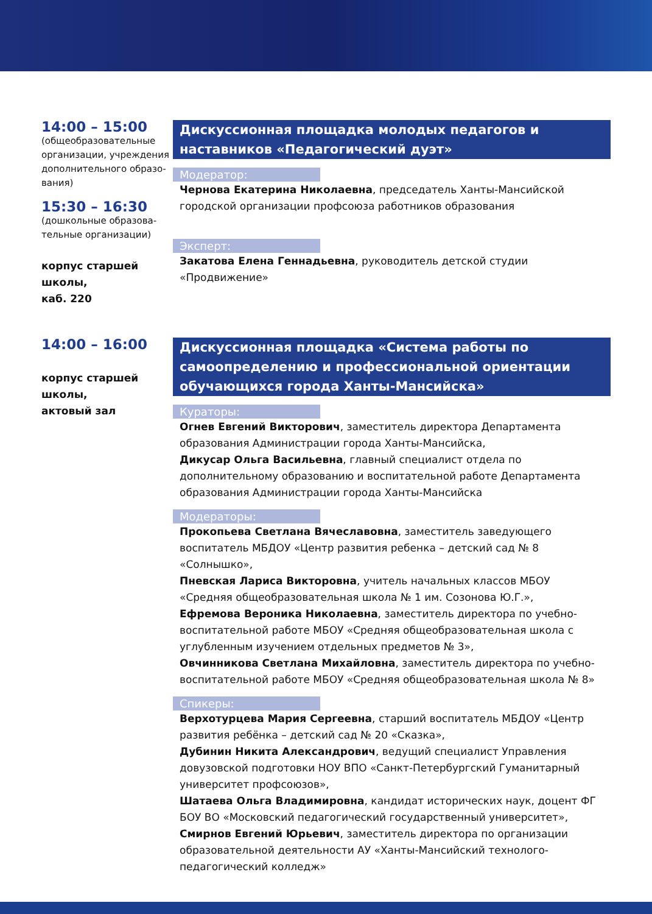14:00 – 15:00
(общеобразовательные организации, учреждения дополнительного образо-вания)
15:30 – 16:30
(дошкольные образова-тельные организации)
корпус старшей школы,
каб. 220
Дискуссионная площадка молодых педагогов и наставников «Педагогический дуэт»
Модератор:
Чернова Екатерина Николаевна, председатель Ханты-Мансийской городской организации профсоюза работников образования
Эксперт:
Закатова Елена Геннадьевна, руководитель детской студии «Продвижение»
14:00 – 16:00
корпус старшей школы,
актовый зал
Дискуссионная площадка «Система работы по самоопределению и профессиональной ориентации обучающихся города Ханты-Мансийска»
Кураторы:
Огнев Евгений Викторович, заместитель директора Департамента образования Администрации города Ханты-Мансийска,
Дикусар Ольга Васильевна, главный специалист отдела по дополнительному образованию и воспитательной работе Департамента образования Администрации города Ханты-Мансийска
Модераторы:
Прокопьева Светлана Вячеславовна, заместитель заведующего воспитатель МБДОУ «Центр развития ребенка – детский сад № 8 «Солнышко»,
Пневская Лариса Викторовна, учитель начальных классов МБОУ «Средняя общеобразовательная школа № 1 им. Созонова Ю.Г.»,
Ефремова Вероника Николаевна, заместитель директора по учебно-воспитательной работе МБОУ «Средняя общеобразовательная школа с углубленным изучением отдельных предметов № 3»,
Овчинникова Светлана Михайловна, заместитель директора по учебно-воспитательной работе МБОУ «Средняя общеобразовательная школа № 8»
Спикеры:
Верхотурцева Мария Сергеевна, старший воспитатель МБДОУ «Центр развития ребёнка – детский сад № 20 «Сказка»,
Дубинин Никита Александрович, ведущий специалист Управления довузовской подготовки НОУ ВПО «Санкт-Петербургский Гуманитарный университет профсоюзов»,
Шатаева Ольга Владимировна, кандидат исторических наук, доцент ФГ БОУ ВО «Московский педагогический государственный университет»,
Смирнов Евгений Юрьевич, заместитель директора по организации образовательной деятельности АУ «Ханты-Мансийский технолого-педагогический колледж»